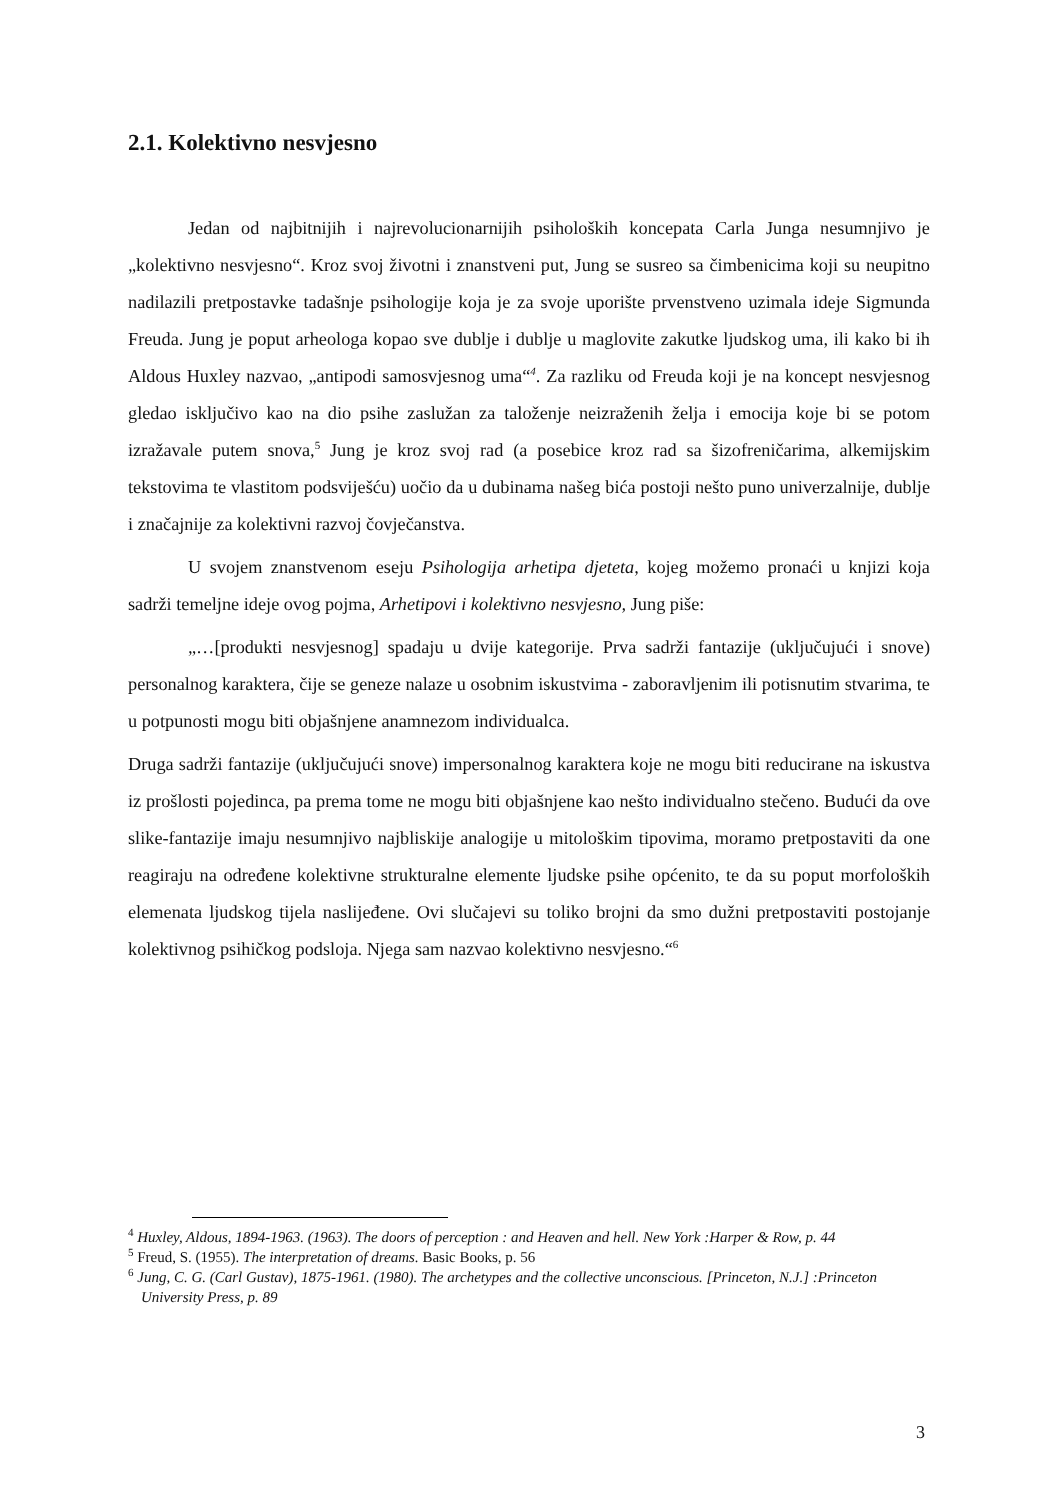2.1. Kolektivno nesvjesno
Jedan od najbitnijih i najrevolucionarnijih psiholoških koncepata Carla Junga nesumnjivo je „kolektivno nesvjesno“. Kroz svoj životni i znanstveni put, Jung se susreo sa čimbenicima koji su neupitno nadilazili pretpostavke tadašnje psihologije koja je za svoje uporište prvenstveno uzimala ideje Sigmunda Freuda. Jung je poput arheologa kopao sve dublje i dublje u maglovite zakutke ljudskog uma, ili kako bi ih Aldous Huxley nazvao, „antipodi samosvjesnog uma“<sup>4</sup>. Za razliku od Freuda koji je na koncept nesvjesnog gledao isključivo kao na dio psihe zaslužan za taloženje neizraženih želja i emocija koje bi se potom izražavale putem snova,<sup>5</sup> Jung je kroz svoj rad (a posebice kroz rad sa šizofreničarima, alkemijskim tekstovima te vlastitom podsviješću) uočio da u dubinama našeg bića postoji nešto puno univerzalnije, dublje i značajnije za kolektivni razvoj čovječanstva.
U svojem znanstvenom eseju Psihologija arhetipa djeteta, kojeg možemo pronaći u knjizi koja sadrži temeljne ideje ovog pojma, Arhetipovi i kolektivno nesvjesno, Jung piše:
„…[produkti nesvjesnog] spadaju u dvije kategorije. Prva sadrži fantazije (uključujući i snove) personalnog karaktera, čije se geneze nalaze u osobnim iskustvima - zaboravljenim ili potisnutim stvarima, te u potpunosti mogu biti objašnjene anamnezom individualca.
Druga sadrži fantazije (uključujući snove) impersonalnog karaktera koje ne mogu biti reducirane na iskustva iz prošlosti pojedinca, pa prema tome ne mogu biti objašnjene kao nešto individualno stečeno. Budući da ove slike-fantazije imaju nesumnjivo najbliskije analogije u mitološkim tipovima, moramo pretpostaviti da one reagiraju na određene kolektivne strukturalne elemente ljudske psihe općenito, te da su poput morfoloških elemenata ljudskog tijela naslijeđene. Ovi slučajevi su toliko brojni da smo dužni pretpostaviti postojanje kolektivnog psihičkog podsloja. Njega sam nazvao kolektivno nesvjesno.“<sup>6</sup>
<sup>4</sup> Huxley, Aldous, 1894-1963. (1963). The doors of perception : and Heaven and hell. New York :Harper & Row, p. 44
<sup>5</sup> Freud, S. (1955). The interpretation of dreams. Basic Books, p. 56
<sup>6</sup> Jung, C. G. (Carl Gustav), 1875-1961. (1980). The archetypes and the collective unconscious. [Princeton, N.J.] :Princeton University Press, p. 89
3